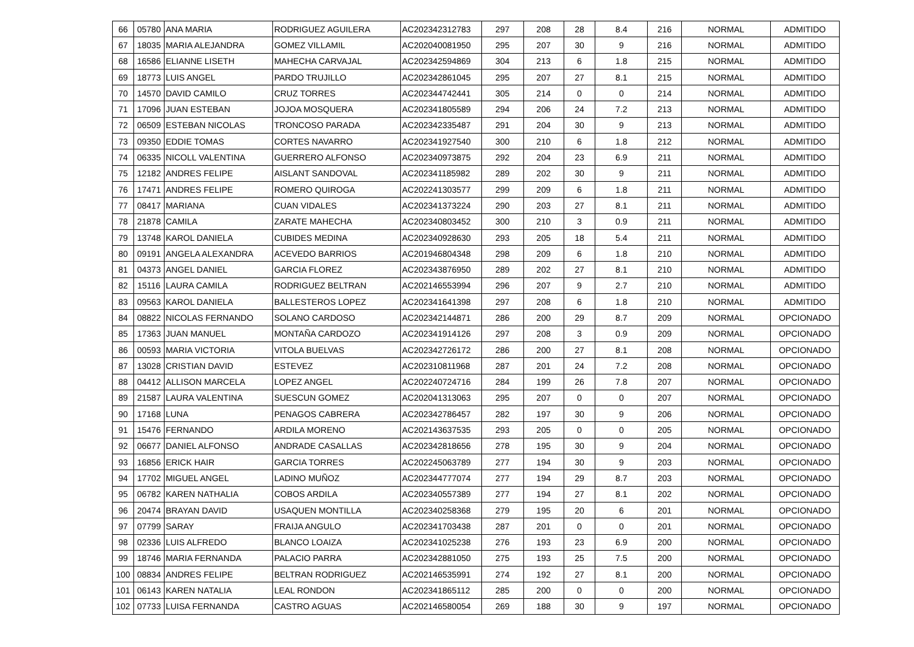| 66 | 05780 | ANA MARIA | RODRIGUEZ AGUILERA | AC202342312783 | 297 | 208 | 28 | 8.4 | 216 | NORMAL | ADMITIDO |
| 67 | 18035 | MARIA ALEJANDRA | GOMEZ VILLAMIL | AC202040081950 | 295 | 207 | 30 | 9 | 216 | NORMAL | ADMITIDO |
| 68 | 16586 | ELIANNE LISETH | MAHECHA CARVAJAL | AC202342594869 | 304 | 213 | 6 | 1.8 | 215 | NORMAL | ADMITIDO |
| 69 | 18773 | LUIS ANGEL | PARDO TRUJILLO | AC202342861045 | 295 | 207 | 27 | 8.1 | 215 | NORMAL | ADMITIDO |
| 70 | 14570 | DAVID CAMILO | CRUZ TORRES | AC202344742441 | 305 | 214 | 0 | 0 | 214 | NORMAL | ADMITIDO |
| 71 | 17096 | JUAN ESTEBAN | JOJOA MOSQUERA | AC202341805589 | 294 | 206 | 24 | 7.2 | 213 | NORMAL | ADMITIDO |
| 72 | 06509 | ESTEBAN NICOLAS | TRONCOSO PARADA | AC202342335487 | 291 | 204 | 30 | 9 | 213 | NORMAL | ADMITIDO |
| 73 | 09350 | EDDIE TOMAS | CORTES NAVARRO | AC202341927540 | 300 | 210 | 6 | 1.8 | 212 | NORMAL | ADMITIDO |
| 74 | 06335 | NICOLL VALENTINA | GUERRERO ALFONSO | AC202340973875 | 292 | 204 | 23 | 6.9 | 211 | NORMAL | ADMITIDO |
| 75 | 12182 | ANDRES FELIPE | AISLANT SANDOVAL | AC202341185982 | 289 | 202 | 30 | 9 | 211 | NORMAL | ADMITIDO |
| 76 | 17471 | ANDRES FELIPE | ROMERO QUIROGA | AC202241303577 | 299 | 209 | 6 | 1.8 | 211 | NORMAL | ADMITIDO |
| 77 | 08417 | MARIANA | CUAN VIDALES | AC202341373224 | 290 | 203 | 27 | 8.1 | 211 | NORMAL | ADMITIDO |
| 78 | 21878 | CAMILA | ZARATE MAHECHA | AC202340803452 | 300 | 210 | 3 | 0.9 | 211 | NORMAL | ADMITIDO |
| 79 | 13748 | KAROL DANIELA | CUBIDES MEDINA | AC202340928630 | 293 | 205 | 18 | 5.4 | 211 | NORMAL | ADMITIDO |
| 80 | 09191 | ANGELA ALEXANDRA | ACEVEDO BARRIOS | AC201946804348 | 298 | 209 | 6 | 1.8 | 210 | NORMAL | ADMITIDO |
| 81 | 04373 | ANGEL DANIEL | GARCIA FLOREZ | AC202343876950 | 289 | 202 | 27 | 8.1 | 210 | NORMAL | ADMITIDO |
| 82 | 15116 | LAURA CAMILA | RODRIGUEZ BELTRAN | AC202146553994 | 296 | 207 | 9 | 2.7 | 210 | NORMAL | ADMITIDO |
| 83 | 09563 | KAROL DANIELA | BALLESTEROS LOPEZ | AC202341641398 | 297 | 208 | 6 | 1.8 | 210 | NORMAL | ADMITIDO |
| 84 | 08822 | NICOLAS FERNANDO | SOLANO CARDOSO | AC202342144871 | 286 | 200 | 29 | 8.7 | 209 | NORMAL | OPCIONADO |
| 85 | 17363 | JUAN MANUEL | MONTAÑA CARDOZO | AC202341914126 | 297 | 208 | 3 | 0.9 | 209 | NORMAL | OPCIONADO |
| 86 | 00593 | MARIA VICTORIA | VITOLA BUELVAS | AC202342726172 | 286 | 200 | 27 | 8.1 | 208 | NORMAL | OPCIONADO |
| 87 | 13028 | CRISTIAN DAVID | ESTEVEZ | AC202310811968 | 287 | 201 | 24 | 7.2 | 208 | NORMAL | OPCIONADO |
| 88 | 04412 | ALLISON MARCELA | LOPEZ ANGEL | AC202240724716 | 284 | 199 | 26 | 7.8 | 207 | NORMAL | OPCIONADO |
| 89 | 21587 | LAURA VALENTINA | SUESCUN GOMEZ | AC202041313063 | 295 | 207 | 0 | 0 | 207 | NORMAL | OPCIONADO |
| 90 | 17168 | LUNA | PENAGOS CABRERA | AC202342786457 | 282 | 197 | 30 | 9 | 206 | NORMAL | OPCIONADO |
| 91 | 15476 | FERNANDO | ARDILA MORENO | AC202143637535 | 293 | 205 | 0 | 0 | 205 | NORMAL | OPCIONADO |
| 92 | 06677 | DANIEL ALFONSO | ANDRADE CASALLAS | AC202342818656 | 278 | 195 | 30 | 9 | 204 | NORMAL | OPCIONADO |
| 93 | 16856 | ERICK HAIR | GARCIA TORRES | AC202245063789 | 277 | 194 | 30 | 9 | 203 | NORMAL | OPCIONADO |
| 94 | 17702 | MIGUEL ANGEL | LADINO MUÑOZ | AC202344777074 | 277 | 194 | 29 | 8.7 | 203 | NORMAL | OPCIONADO |
| 95 | 06782 | KAREN NATHALIA | COBOS ARDILA | AC202340557389 | 277 | 194 | 27 | 8.1 | 202 | NORMAL | OPCIONADO |
| 96 | 20474 | BRAYAN DAVID | USAQUEN MONTILLA | AC202340258368 | 279 | 195 | 20 | 6 | 201 | NORMAL | OPCIONADO |
| 97 | 07799 | SARAY | FRAIJA ANGULO | AC202341703438 | 287 | 201 | 0 | 0 | 201 | NORMAL | OPCIONADO |
| 98 | 02336 | LUIS ALFREDO | BLANCO LOAIZA | AC202341025238 | 276 | 193 | 23 | 6.9 | 200 | NORMAL | OPCIONADO |
| 99 | 18746 | MARIA FERNANDA | PALACIO PARRA | AC202342881050 | 275 | 193 | 25 | 7.5 | 200 | NORMAL | OPCIONADO |
| 100 | 08834 | ANDRES FELIPE | BELTRAN RODRIGUEZ | AC202146535991 | 274 | 192 | 27 | 8.1 | 200 | NORMAL | OPCIONADO |
| 101 | 06143 | KAREN NATALIA | LEAL RONDON | AC202341865112 | 285 | 200 | 0 | 0 | 200 | NORMAL | OPCIONADO |
| 102 | 07733 | LUISA FERNANDA | CASTRO AGUAS | AC202146580054 | 269 | 188 | 30 | 9 | 197 | NORMAL | OPCIONADO |